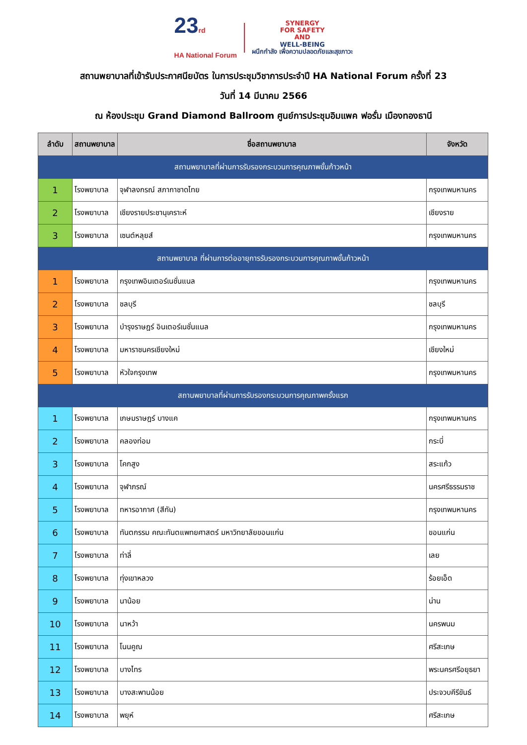23rd
HA National Forum
SYNERGY
FOR SAFETY
AND
WELL-BEING
ผนึกกำลัง เพื่อความปลอดภัยและสุขภาวะ
สถานพยาบาลที่เข้ารับประกาศนียบัตร ในการประชุมวิชาการประจำปี HA National Forum ครั้งที่ 23
วันที่ 14 มีนาคม 2566
ณ ห้องประชุม Grand Diamond Ballroom ศูนย์การประชุมอิมแพค ฟอรั่ม เมืองทองธานี
| ลำดับ | สถานพยาบาล | ชื่อสถานพยาบาล | จังหวัด |
| --- | --- | --- | --- |
| สถานพยาบาลที่ผ่านการรับรองกระบวนการคุณภาพขั้นก้าวหน้า | | | |
| 1 | โรงพยาบาล | จุฬาลงกรณ์ สภากาชาดไทย | กรุงเทพมหานคร |
| 2 | โรงพยาบาล | เชียงรายประชานุเคราะห์ | เชียงราย |
| 3 | โรงพยาบาล | เซนต์หลุยส์ | กรุงเทพมหานคร |
| สถานพยาบาล ที่ผ่านการต่ออายุการรับรองกระบวนการคุณภาพขั้นก้าวหน้า | | | |
| 1 | โรงพยาบาล | กรุงเทพอินเตอร์เนชั่นแนล | กรุงเทพมหานคร |
| 2 | โรงพยาบาล | ชลบุรี | ชลบุรี |
| 3 | โรงพยาบาล | บำรุงราษฎร์ อินเตอร์เนชั่นแนล | กรุงเทพมหานคร |
| 4 | โรงพยาบาล | มหาราชนครเชียงใหม่ | เชียงใหม่ |
| 5 | โรงพยาบาล | หัวใจกรุงเทพ | กรุงเทพมหานคร |
| สถานพยาบาลที่ผ่านการรับรองกระบวนการคุณภาพครั้งแรก | | | |
| 1 | โรงพยาบาล | เกษมราษฎร์ บางแค | กรุงเทพมหานคร |
| 2 | โรงพยาบาล | คลองท่อม | กระบี่ |
| 3 | โรงพยาบาล | โคกสูง | สระแก้ว |
| 4 | โรงพยาบาล | จุฬาภรณ์ | นครศรีธรรมราช |
| 5 | โรงพยาบาล | ทหารอากาศ (สีกัน) | กรุงเทพมหานคร |
| 6 | โรงพยาบาล | ทันตกรรม คณะทันตแพทยศาสตร์ มหาวิทยาลัยขอนแก่น | ขอนแก่น |
| 7 | โรงพยาบาล | ท่าลี่ | เลย |
| 8 | โรงพยาบาล | ทุ่งเขาหลวง | ร้อยเอ็ด |
| 9 | โรงพยาบาล | นาน้อย | น่าน |
| 10 | โรงพยาบาล | นาหว้า | นครพนม |
| 11 | โรงพยาบาล | โนนคูณ | ศรีสะเกษ |
| 12 | โรงพยาบาล | บางไทร | พระนครศรีอยุธยา |
| 13 | โรงพยาบาล | บางสะพานน้อย | ประจวบคีรีขันธ์ |
| 14 | โรงพยาบาล | พยุห์ | ศรีสะเกษ |